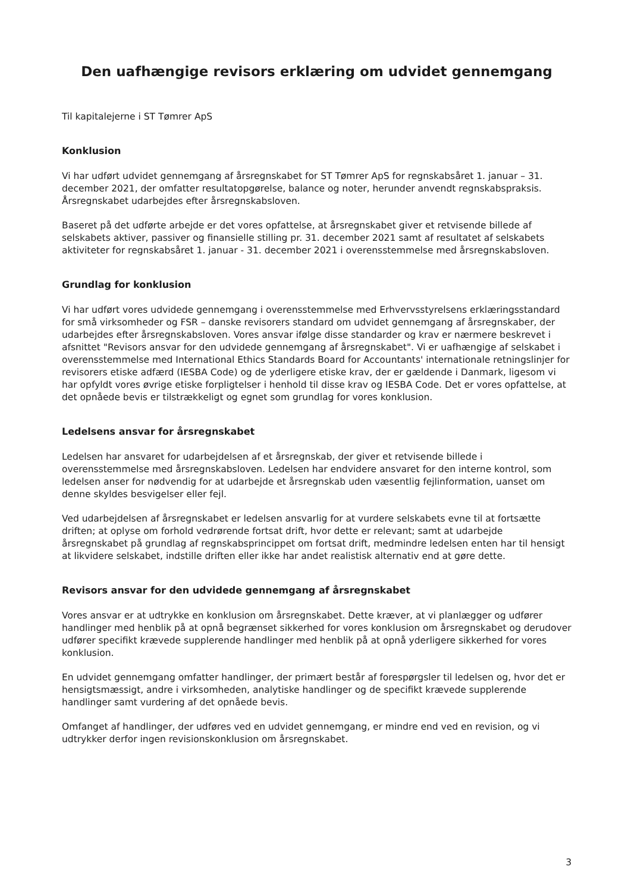Den uafhængige revisors erklæring om udvidet gennemgang
Til kapitalejerne i ST Tømrer ApS
Konklusion
Vi har udført udvidet gennemgang af årsregnskabet for ST Tømrer ApS for regnskabsåret 1. januar – 31. december 2021, der omfatter resultatopgørelse, balance og noter, herunder anvendt regnskabspraksis. Årsregnskabet udarbejdes efter årsregnskabsloven.
Baseret på det udførte arbejde er det vores opfattelse, at årsregnskabet giver et retvisende billede af selskabets aktiver, passiver og finansielle stilling pr. 31. december 2021 samt af resultatet af selskabets aktiviteter for regnskabsåret 1. januar - 31. december 2021 i overensstemmelse med årsregnskabsloven.
Grundlag for konklusion
Vi har udført vores udvidede gennemgang i overensstemmelse med Erhvervsstyrelsens erklæringsstandard for små virksomheder og FSR – danske revisorers standard om udvidet gennemgang af årsregnskaber, der udarbejdes efter årsregnskabsloven. Vores ansvar ifølge disse standarder og krav er nærmere beskrevet i afsnittet "Revisors ansvar for den udvidede gennemgang af årsregnskabet". Vi er uafhængige af selskabet i overensstemmelse med International Ethics Standards Board for Accountants' internationale retningslinjer for revisorers etiske adfærd (IESBA Code) og de yderligere etiske krav, der er gældende i Danmark, ligesom vi har opfyldt vores øvrige etiske forpligtelser i henhold til disse krav og IESBA Code. Det er vores opfattelse, at det opnåede bevis er tilstrækkeligt og egnet som grundlag for vores konklusion.
Ledelsens ansvar for årsregnskabet
Ledelsen har ansvaret for udarbejdelsen af et årsregnskab, der giver et retvisende billede i overensstemmelse med årsregnskabsloven. Ledelsen har endvidere ansvaret for den interne kontrol, som ledelsen anser for nødvendig for at udarbejde et årsregnskab uden væsentlig fejlinformation, uanset om denne skyldes besvigelser eller fejl.
Ved udarbejdelsen af årsregnskabet er ledelsen ansvarlig for at vurdere selskabets evne til at fortsætte driften; at oplyse om forhold vedrørende fortsat drift, hvor dette er relevant; samt at udarbejde årsregnskabet på grundlag af regnskabsprincippet om fortsat drift, medmindre ledelsen enten har til hensigt at likvidere selskabet, indstille driften eller ikke har andet realistisk alternativ end at gøre dette.
Revisors ansvar for den udvidede gennemgang af årsregnskabet
Vores ansvar er at udtrykke en konklusion om årsregnskabet. Dette kræver, at vi planlægger og udfører handlinger med henblik på at opnå begrænset sikkerhed for vores konklusion om årsregnskabet og derudover udfører specifikt krævede supplerende handlinger med henblik på at opnå yderligere sikkerhed for vores konklusion.
En udvidet gennemgang omfatter handlinger, der primært består af forespørgsler til ledelsen og, hvor det er hensigtsmæssigt, andre i virksomheden, analytiske handlinger og de specifikt krævede supplerende handlinger samt vurdering af det opnåede bevis.
Omfanget af handlinger, der udføres ved en udvidet gennemgang, er mindre end ved en revision, og vi udtrykker derfor ingen revisionskonklusion om årsregnskabet.
3